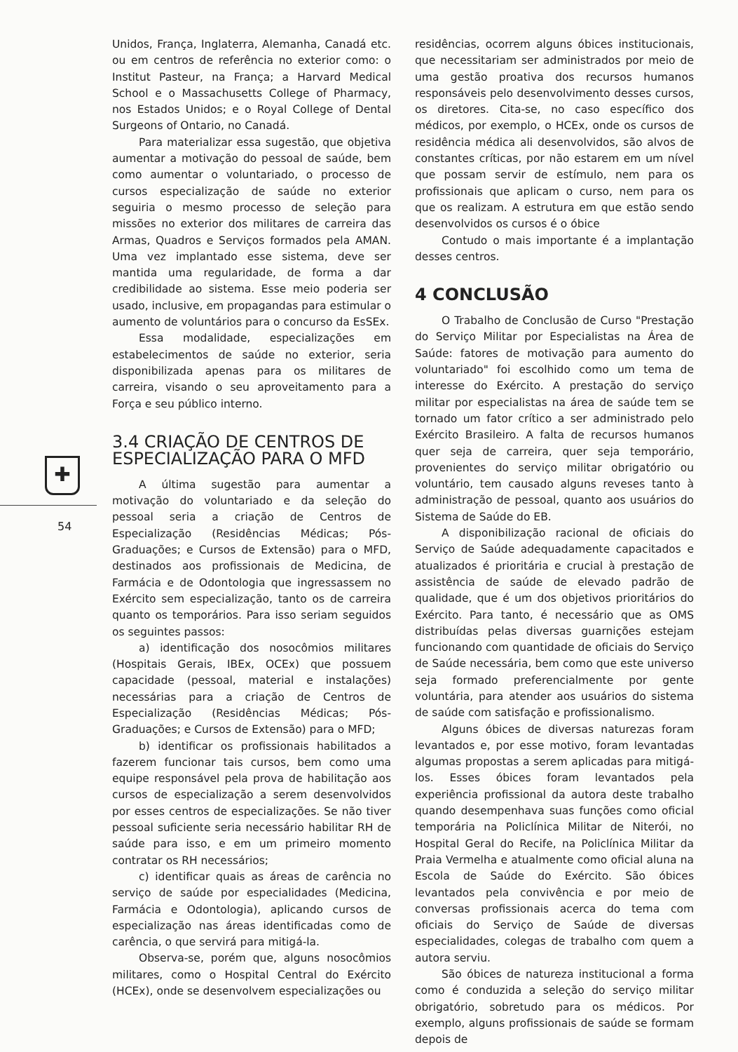✚
54
Unidos, França, Inglaterra, Alemanha, Canadá etc. ou em centros de referência no exterior como: o Institut Pasteur, na França; a Harvard Medical School e o Massachusetts College of Pharmacy, nos Estados Unidos; e o Royal College of Dental Surgeons of Ontario, no Canadá.
Para materializar essa sugestão, que objetiva aumentar a motivação do pessoal de saúde, bem como aumentar o voluntariado, o processo de cursos especialização de saúde no exterior seguiria o mesmo processo de seleção para missões no exterior dos militares de carreira das Armas, Quadros e Serviços formados pela AMAN. Uma vez implantado esse sistema, deve ser mantida uma regularidade, de forma a dar credibilidade ao sistema. Esse meio poderia ser usado, inclusive, em propagandas para estimular o aumento de voluntários para o concurso da EsSEx.
Essa modalidade, especializações em estabelecimentos de saúde no exterior, seria disponibilizada apenas para os militares de carreira, visando o seu aproveitamento para a Força e seu público interno.
3.4 CRIAÇÃO DE CENTROS DE ESPECIALIZAÇÃO PARA O MFD
A última sugestão para aumentar a motivação do voluntariado e da seleção do pessoal seria a criação de Centros de Especialização (Residências Médicas; Pós-Graduações; e Cursos de Extensão) para o MFD, destinados aos profissionais de Medicina, de Farmácia e de Odontologia que ingressassem no Exército sem especialização, tanto os de carreira quanto os temporários. Para isso seriam seguidos os seguintes passos:
a) identificação dos nosocômios militares (Hospitais Gerais, IBEx, OCEx) que possuem capacidade (pessoal, material e instalações) necessárias para a criação de Centros de Especialização (Residências Médicas; Pós-Graduações; e Cursos de Extensão) para o MFD;
b) identificar os profissionais habilitados a fazerem funcionar tais cursos, bem como uma equipe responsável pela prova de habilitação aos cursos de especialização a serem desenvolvidos por esses centros de especializações. Se não tiver pessoal suficiente seria necessário habilitar RH de saúde para isso, e em um primeiro momento contratar os RH necessários;
c) identificar quais as áreas de carência no serviço de saúde por especialidades (Medicina, Farmácia e Odontologia), aplicando cursos de especialização nas áreas identificadas como de carência, o que servirá para mitigá-la.
Observa-se, porém que, alguns nosocômios militares, como o Hospital Central do Exército (HCEx), onde se desenvolvem especializações ou
residências, ocorrem alguns óbices institucionais, que necessitariam ser administrados por meio de uma gestão proativa dos recursos humanos responsáveis pelo desenvolvimento desses cursos, os diretores. Cita-se, no caso específico dos médicos, por exemplo, o HCEx, onde os cursos de residência médica ali desenvolvidos, são alvos de constantes críticas, por não estarem em um nível que possam servir de estímulo, nem para os profissionais que aplicam o curso, nem para os que os realizam. A estrutura em que estão sendo desenvolvidos os cursos é o óbice
Contudo o mais importante é a implantação desses centros.
4 CONCLUSÃO
O Trabalho de Conclusão de Curso "Prestação do Serviço Militar por Especialistas na Área de Saúde: fatores de motivação para aumento do voluntariado" foi escolhido como um tema de interesse do Exército. A prestação do serviço militar por especialistas na área de saúde tem se tornado um fator crítico a ser administrado pelo Exército Brasileiro. A falta de recursos humanos quer seja de carreira, quer seja temporário, provenientes do serviço militar obrigatório ou voluntário, tem causado alguns reveses tanto à administração de pessoal, quanto aos usuários do Sistema de Saúde do EB.
A disponibilização racional de oficiais do Serviço de Saúde adequadamente capacitados e atualizados é prioritária e crucial à prestação de assistência de saúde de elevado padrão de qualidade, que é um dos objetivos prioritários do Exército. Para tanto, é necessário que as OMS distribuídas pelas diversas guarnições estejam funcionando com quantidade de oficiais do Serviço de Saúde necessária, bem como que este universo seja formado preferencialmente por gente voluntária, para atender aos usuários do sistema de saúde com satisfação e profissionalismo.
Alguns óbices de diversas naturezas foram levantados e, por esse motivo, foram levantadas algumas propostas a serem aplicadas para mitigá-los. Esses óbices foram levantados pela experiência profissional da autora deste trabalho quando desempenhava suas funções como oficial temporária na Policlínica Militar de Niterói, no Hospital Geral do Recife, na Policlínica Militar da Praia Vermelha e atualmente como oficial aluna na Escola de Saúde do Exército. São óbices levantados pela convivência e por meio de conversas profissionais acerca do tema com oficiais do Serviço de Saúde de diversas especialidades, colegas de trabalho com quem a autora serviu.
São óbices de natureza institucional a forma como é conduzida a seleção do serviço militar obrigatório, sobretudo para os médicos. Por exemplo, alguns profissionais de saúde se formam depois de